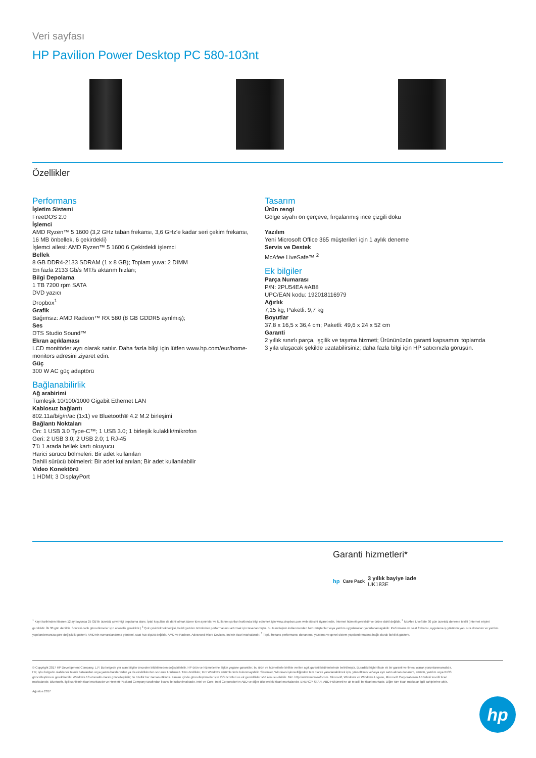Veri sayfası
HP Pavilion Power Desktop PC 580-103nt
Özellikler
Performans
İşletim Sistemi
FreeDOS 2.0
İşlemci
AMD Ryzen™ 5 1600 (3,2 GHz taban frekansı, 3,6 GHz'e kadar seri çekim frekansı, 16 MB önbellek, 6 çekirdekli)
İşlemci ailesi: AMD Ryzen™ 5 1600 6 Çekirdekli işlemci
Bellek
8 GB DDR4-2133 SDRAM (1 x 8 GB); Toplam yuva: 2 DIMM
En fazla 2133 Gb/s MT/s aktarım hızları;
Bilgi Depolama
1 TB 7200 rpm SATA
DVD yazıcı
Dropbox<sup>1</sup>
Grafik
Bağımsız: AMD Radeon™ RX 580 (8 GB GDDR5 ayrılmış);
Ses
DTS Studio Sound™
Ekran açıklaması
LCD monitörler ayrı olarak satılır. Daha fazla bilgi için lütfen www.hp.com/eur/home-monitors adresini ziyaret edin.
Güç
300 W AC güç adaptörü
Bağlanabilirlik
Ağ arabirimi
Tümleşik 10/100/1000 Gigabit Ethernet LAN
Kablosuz bağlantı
802.11a/b/g/n/ac (1x1) ve Bluetooth® 4.2 M.2 birleşimi
Bağlantı Noktaları
Ön: 1 USB 3.0 Type-C™; 1 USB 3.0; 1 birleşik kulaklık/mikrofon
Geri: 2 USB 3.0; 2 USB 2.0; 1 RJ-45
7'ü 1 arada bellek kartı okuyucu
Harici sürücü bölmeleri: Bir adet kullanılan
Dahili sürücü bölmeleri: Bir adet kullanılan; Bir adet kullanılabilir
Video Konektörü
1 HDMI; 3 DisplayPort
Tasarım
Ürün rengi
Gölge siyahı ön çerçeve, fırçalanmış ince çizgili doku
Yazılım
Yeni Microsoft Office 365 müşterileri için 1 aylık deneme
Servis ve Destek
McAfee LiveSafe™ <sup>2</sup>
Ek bilgiler
Parça Numarası
P/N: 2PU54EA #AB8
UPC/EAN kodu: 192018116979
Ağırlık
7,15 kg; Paketli: 9,7 kg
Boyutlar
37,8 x 16,5 x 36,4 cm; Paketli: 49,6 x 24 x 52 cm
Garanti
2 yıllık sınırlı parça, işçilik ve taşıma hizmeti; Ürününüzün garanti kapsamını toplamda 3 yıla ulaşacak şekilde uzatabilirsiniz; daha fazla bilgi için HP satıcınızla görüşün.
Garanti hizmetleri*
hp Care Pack
3 yıllık bayiye iade
UK183E
<sup>1</sup> Kayıt tarihinden itibaren 12 ay boyunca 25 GB'lık ücretsiz çevrimiçi depolama alanı. İptal koşulları da dahil olmak üzere tüm ayrıntılar ve kullanım şartları hakkında bilgi edinmek için www.dropbox.com web sitesini ziyaret edin. İnternet hizmeti gereklidir ve ürüne dahil değildir. <sup>2</sup> McAfee LiveSafe 30 gün ücretsiz deneme teklifi (Internet erişimi gereklidir. İlk 30 gün dahildir. Sonraki canlı güncellemeler için abonelik gereklidir.) <sup>6</sup> Çok çekirdek teknolojisi, belirli yazılım ürünlerinin performansını artırmak için tasarlanmıştır. Bu teknolojinin kullanımından bazı müşteriler veya yazılım uygulamaları yararlanamayabilir. Performans ve saat frekansı, uygulama iş yükünün yanı sıra donanım ve yazılım yapılandırmanıza göre değişiklik gösterir. AMD'nin numaralandırma yöntemi, saat hızı ölçütü değildir. AMD ve Radeon, Advanced Micro Devices, Inc'nin ticari markalarıdır. <sup>7</sup> Toplu frekans performansı donanıma, yazılıma ve genel sistem yapılandırmasına bağlı olarak farklılık gösterir.
© Copyright 2017 HP Development Company, L.P. Bu belgede yer alan bilgiler önceden bildirilmeden değiştirilebilir. HP ürün ve hizmetlerine ilişkin yegane garantiler, bu ürün ve hizmetlerle birlikte verilen açık garanti bildirimlerinde belirtilmiştir. Buradaki hiçbir ifade ek bir garanti verilmesi olarak yorumlanmamalıdır. HP, işbu belgede olabilecek teknik hatalardan veya yazım hatalarından ya da eksikliklerden sorumlu tutulamaz. Tüm özellikler, tüm Windows sürümlerinde bulunmayabilir. Sistemler, Windows işlevselliğinden tam olarak yararlanabilmek için, yükseltilmiş ve/veya ayrı satın alınan donanım, sürücü, yazılım veya BIOS güncelleştirmesi gerektirebilir. Windows 10 otomatik olarak güncelleştirilir; bu özellik her zaman etkindir. Zaman içinde güncelleştirmeler için ISS ücretleri ve ek gereklilikler söz konusu olabilir. Bkz. http://www.microsoft.com. Microsoft, Windows ve Windows Logosu, Microsoft Corporation'ın ABD'deki tescilli ticari markalarıdır. Bluetooth, ilgili sahibinin ticari markasıdır ve Hewlett-Packard Company tarafından lisans ile kullanılmaktadır. Intel ve Core, Intel Corporation'ın ABD ve diğer ülkelerdeki ticari markalarıdır. ENERGY STAR, ABD Hükümeti'ne ait tescilli bir ticari markadır. Diğer tüm ticari markalar ilgili sahiplerine aittir.
Ağustos 2017
hp